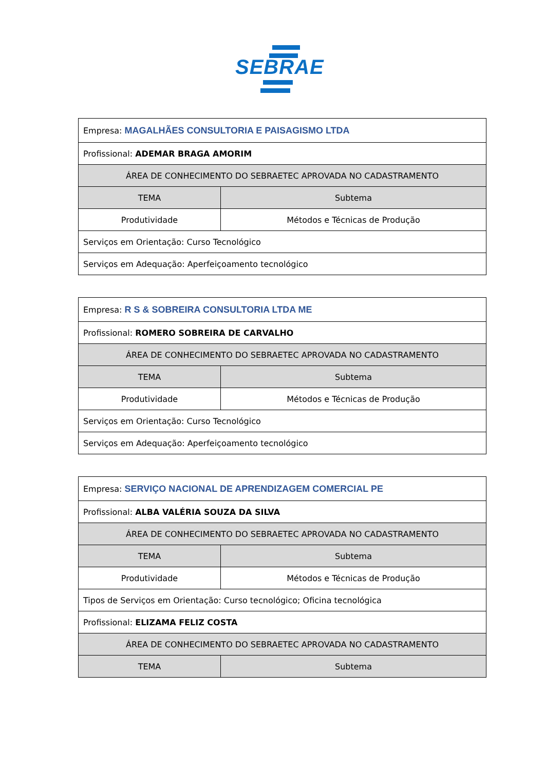SEBRAE
| Empresa: MAGALHÃES CONSULTORIA E PAISAGISMO LTDA | |
| Profissional: ADEMAR BRAGA AMORIM | |
| ÁREA DE CONHECIMENTO DO SEBRAETEC APROVADA NO CADASTRAMENTO | |
| TEMA | Subtema |
| Produtividade | Métodos e Técnicas de Produção |
| Serviços em Orientação: Curso Tecnológico | |
| Serviços em Adequação: Aperfeiçoamento tecnológico | |
| Empresa: R S & SOBREIRA CONSULTORIA LTDA ME | |
| Profissional: ROMERO SOBREIRA DE CARVALHO | |
| ÁREA DE CONHECIMENTO DO SEBRAETEC APROVADA NO CADASTRAMENTO | |
| TEMA | Subtema |
| Produtividade | Métodos e Técnicas de Produção |
| Serviços em Orientação: Curso Tecnológico | |
| Serviços em Adequação: Aperfeiçoamento tecnológico | |
| Empresa: SERVIÇO NACIONAL DE APRENDIZAGEM COMERCIAL PE | |
| Profissional: ALBA VALÉRIA SOUZA DA SILVA | |
| ÁREA DE CONHECIMENTO DO SEBRAETEC APROVADA NO CADASTRAMENTO | |
| TEMA | Subtema |
| Produtividade | Métodos e Técnicas de Produção |
| Tipos de Serviços em Orientação: Curso tecnológico; Oficina tecnológica | |
| Profissional: ELIZAMA FELIZ COSTA | |
| ÁREA DE CONHECIMENTO DO SEBRAETEC APROVADA NO CADASTRAMENTO | |
| TEMA | Subtema |